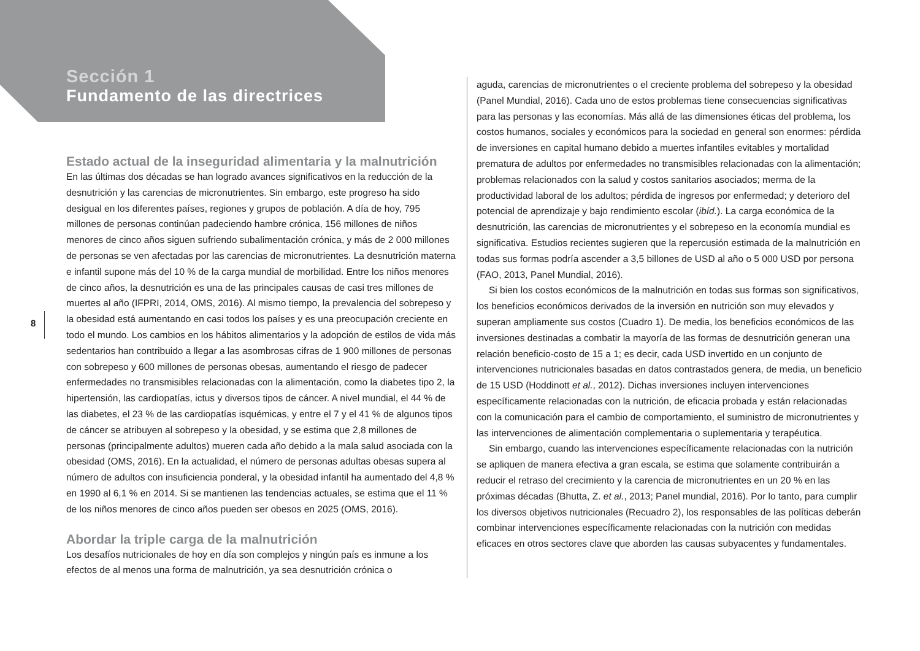Sección 1
Fundamento de las directrices
8
Estado actual de la inseguridad alimentaria y la malnutrición
En las últimas dos décadas se han logrado avances significativos en la reducción de la desnutrición y las carencias de micronutrientes. Sin embargo, este progreso ha sido desigual en los diferentes países, regiones y grupos de población. A día de hoy, 795 millones de personas continúan padeciendo hambre crónica, 156 millones de niños menores de cinco años siguen sufriendo subalimentación crónica, y más de 2 000 millones de personas se ven afectadas por las carencias de micronutrientes. La desnutrición materna e infantil supone más del 10 % de la carga mundial de morbilidad. Entre los niños menores de cinco años, la desnutrición es una de las principales causas de casi tres millones de muertes al año (IFPRI, 2014, OMS, 2016). Al mismo tiempo, la prevalencia del sobrepeso y la obesidad está aumentando en casi todos los países y es una preocupación creciente en todo el mundo. Los cambios en los hábitos alimentarios y la adopción de estilos de vida más sedentarios han contribuido a llegar a las asombrosas cifras de 1 900 millones de personas con sobrepeso y 600 millones de personas obesas, aumentando el riesgo de padecer enfermedades no transmisibles relacionadas con la alimentación, como la diabetes tipo 2, la hipertensión, las cardiopatías, ictus y diversos tipos de cáncer. A nivel mundial, el 44 % de las diabetes, el 23 % de las cardiopatías isquémicas, y entre el 7 y el 41 % de algunos tipos de cáncer se atribuyen al sobrepeso y la obesidad, y se estima que 2,8 millones de personas (principalmente adultos) mueren cada año debido a la mala salud asociada con la obesidad (OMS, 2016). En la actualidad, el número de personas adultas obesas supera al número de adultos con insuficiencia ponderal, y la obesidad infantil ha aumentado del 4,8 % en 1990 al 6,1 % en 2014. Si se mantienen las tendencias actuales, se estima que el 11 % de los niños menores de cinco años pueden ser obesos en 2025 (OMS, 2016).
Abordar la triple carga de la malnutrición
Los desafíos nutricionales de hoy en día son complejos y ningún país es inmune a los efectos de al menos una forma de malnutrición, ya sea desnutrición crónica o
aguda, carencias de micronutrientes o el creciente problema del sobrepeso y la obesidad (Panel Mundial, 2016). Cada uno de estos problemas tiene consecuencias significativas para las personas y las economías. Más allá de las dimensiones éticas del problema, los costos humanos, sociales y económicos para la sociedad en general son enormes: pérdida de inversiones en capital humano debido a muertes infantiles evitables y mortalidad prematura de adultos por enfermedades no transmisibles relacionadas con la alimentación; problemas relacionados con la salud y costos sanitarios asociados; merma de la productividad laboral de los adultos; pérdida de ingresos por enfermedad; y deterioro del potencial de aprendizaje y bajo rendimiento escolar (ibíd.). La carga económica de la desnutrición, las carencias de micronutrientes y el sobrepeso en la economía mundial es significativa. Estudios recientes sugieren que la repercusión estimada de la malnutrición en todas sus formas podría ascender a 3,5 billones de USD al año o 5 000 USD por persona (FAO, 2013, Panel Mundial, 2016).
Si bien los costos económicos de la malnutrición en todas sus formas son significativos, los beneficios económicos derivados de la inversión en nutrición son muy elevados y superan ampliamente sus costos (Cuadro 1). De media, los beneficios económicos de las inversiones destinadas a combatir la mayoría de las formas de desnutrición generan una relación beneficio-costo de 15 a 1; es decir, cada USD invertido en un conjunto de intervenciones nutricionales basadas en datos contrastados genera, de media, un beneficio de 15 USD (Hoddinott et al., 2012). Dichas inversiones incluyen intervenciones específicamente relacionadas con la nutrición, de eficacia probada y están relacionadas con la comunicación para el cambio de comportamiento, el suministro de micronutrientes y las intervenciones de alimentación complementaria o suplementaria y terapéutica.
Sin embargo, cuando las intervenciones específicamente relacionadas con la nutrición se apliquen de manera efectiva a gran escala, se estima que solamente contribuirán a reducir el retraso del crecimiento y la carencia de micronutrientes en un 20 % en las próximas décadas (Bhutta, Z. et al., 2013; Panel mundial, 2016). Por lo tanto, para cumplir los diversos objetivos nutricionales (Recuadro 2), los responsables de las políticas deberán combinar intervenciones específicamente relacionadas con la nutrición con medidas eficaces en otros sectores clave que aborden las causas subyacentes y fundamentales.